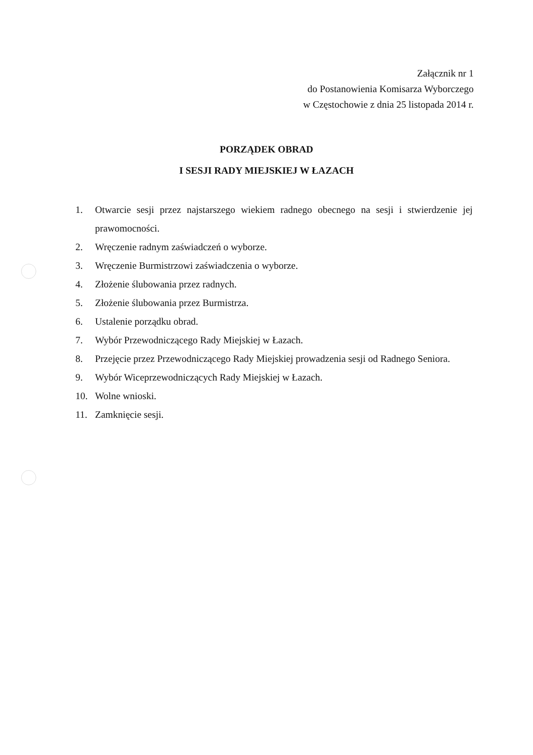Załącznik nr 1
do Postanowienia Komisarza Wyborczego
w Częstochowie z dnia 25 listopada 2014 r.
PORZĄDEK OBRAD
I SESJI RADY MIEJSKIEJ W ŁAZACH
1. Otwarcie sesji przez najstarszego wiekiem radnego obecnego na sesji i stwierdzenie jej prawomocności.
2. Wręczenie radnym zaświadczeń o wyborze.
3. Wręczenie Burmistrzowi zaświadczenia o wyborze.
4. Złożenie ślubowania przez radnych.
5. Złożenie ślubowania przez Burmistrza.
6. Ustalenie porządku obrad.
7. Wybór Przewodniczącego Rady Miejskiej w Łazach.
8. Przejęcie przez Przewodniczącego Rady Miejskiej prowadzenia sesji od Radnego Seniora.
9. Wybór Wiceprzewodniczących Rady Miejskiej w Łazach.
10. Wolne wnioski.
11. Zamknięcie sesji.